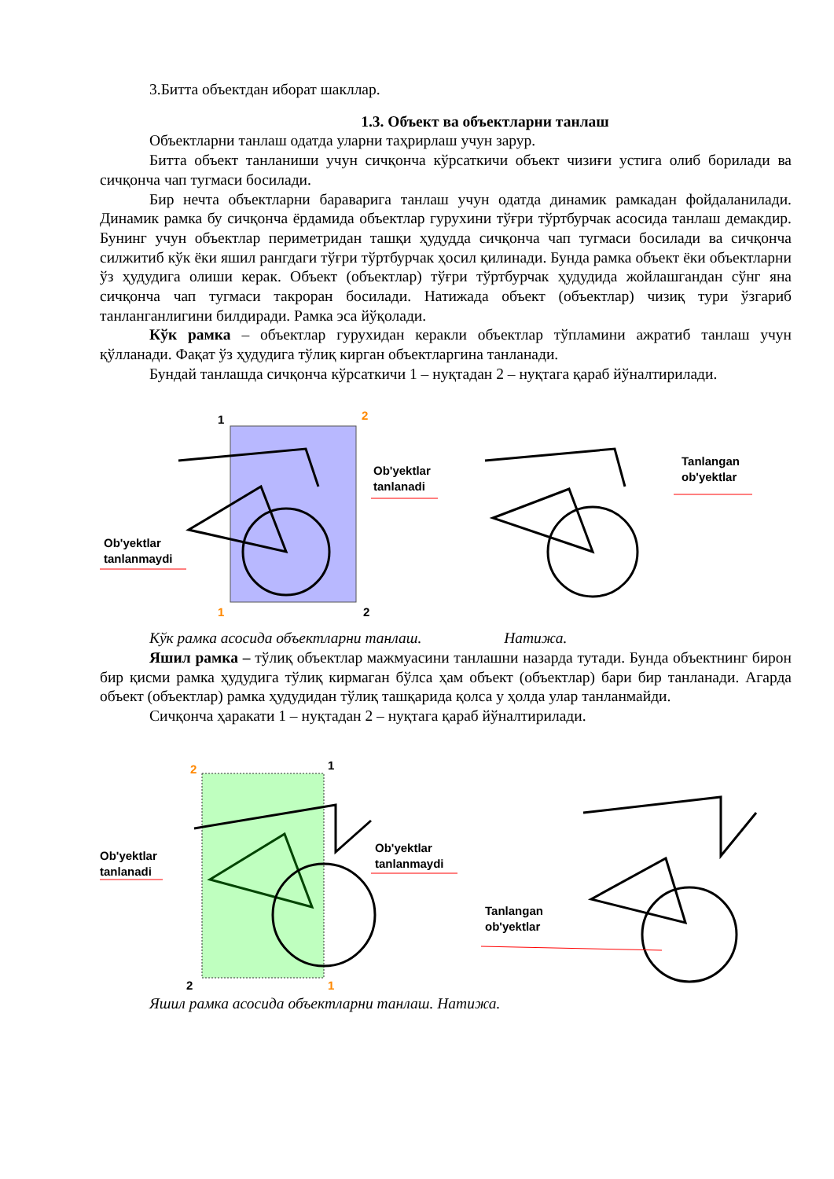3.Битта объектдан иборат шакллар.
1.3. Объект ва объектларни танлаш
Объектларни танлаш одатда уларни таҳрирлаш учун зарур.
Битта объект танланиши учун сичқонча кўрсаткичи объект чизиғи устига олиб борилади ва сичқонча чап тугмаси босилади.
Бир нечта объектларни бараварига танлаш учун одатда динамик рамкадан фойдаланилади. Динамик рамка бу сичқонча ёрдамида объектлар гурухини тўғри тўртбурчак асосида танлаш демакдир. Бунинг учун объектлар периметридан ташқи ҳудудда сичқонча чап тугмаси босилади ва сичқонча силжитиб кўк ёки яшил рангдаги тўғри тўртбурчак ҳосил қилинади. Бунда рамка объект ёки объектларни ўз ҳудудига олиши керак. Объект (объектлар) тўғри тўртбурчак ҳудудида жойлашгандан сўнг яна сичқонча чап тугмаси такроран босилади. Натижада объект (объектлар) чизиқ тури ўзгариб танланганлигини билдиради. Рамка эса йўқолади.
Кўк рамка – объектлар гурухидан керакли объектлар тўпламини ажратиб танлаш учун қўлланади. Фақат ўз ҳудудига тўлиқ кирган объектларгина танланади.
Бундай танлашда сичқонча кўрсаткичи 1 – нуқтадан 2 – нуқтага қараб йўналтирилади.
1
2
1
2
Ob'yektlar
tanlanadi
Ob'yektlar
tanlanmaydi
Tanlangan
ob'yektlar
Кўк рамка асосида объектларни танлаш. Натижа.
Яшил рамка – тўлиқ объектлар мажмуасини танлашни назарда тутади. Бунда объектнинг бирон бир қисми рамка ҳудудига тўлиқ кирмаган бўлса ҳам объект (объектлар) бари бир танланади. Агарда объект (объектлар) рамка ҳудудидан тўлиқ ташқарида қолса у ҳолда улар танланмайди.
Сичқонча ҳаракати 1 – нуқтадан 2 – нуқтага қараб йўналтирилади.
2
1
2
1
Ob'yektlar
tanlanadi
Ob'yektlar
tanlanmaydi
Tanlangan
ob'yektlar
Яшил рамка асосида объектларни танлаш. Натижа.